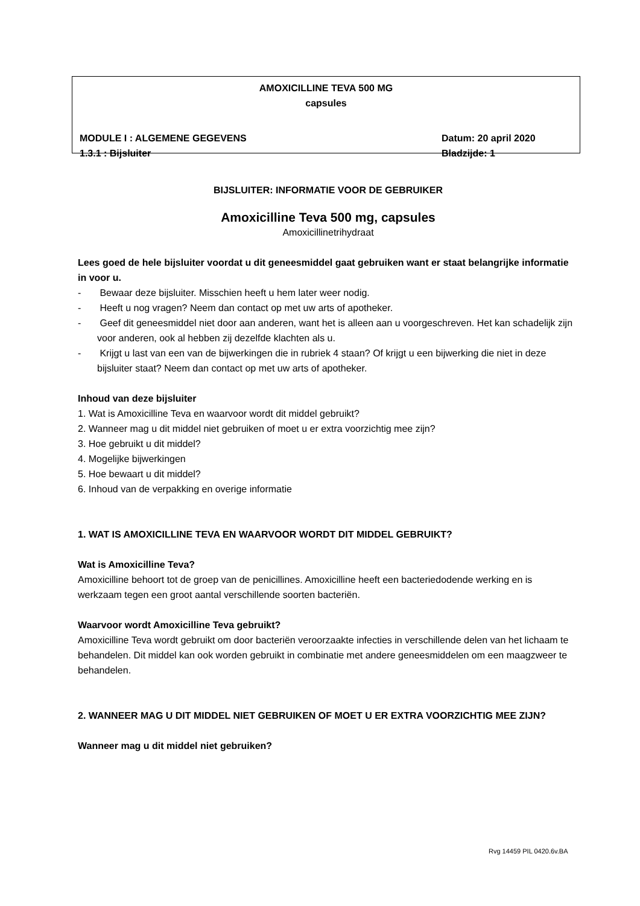AMOXICILLINE TEVA 500 MG
capsules
MODULE I : ALGEMENE GEGEVENS Datum: 20 april 2020
1.3.1 : Bijsluiter Bladzijde: 1
BIJSLUITER: INFORMATIE VOOR DE GEBRUIKER
Amoxicilline Teva 500 mg, capsules
Amoxicillinetrihydraat
Lees goed de hele bijsluiter voordat u dit geneesmiddel gaat gebruiken want er staat belangrijke informatie in voor u.
- Bewaar deze bijsluiter. Misschien heeft u hem later weer nodig.
- Heeft u nog vragen? Neem dan contact op met uw arts of apotheker.
- Geef dit geneesmiddel niet door aan anderen, want het is alleen aan u voorgeschreven. Het kan schadelijk zijn voor anderen, ook al hebben zij dezelfde klachten als u.
- Krijgt u last van een van de bijwerkingen die in rubriek 4 staan? Of krijgt u een bijwerking die niet in deze bijsluiter staat? Neem dan contact op met uw arts of apotheker.
Inhoud van deze bijsluiter
1. Wat is Amoxicilline Teva en waarvoor wordt dit middel gebruikt?
2. Wanneer mag u dit middel niet gebruiken of moet u er extra voorzichtig mee zijn?
3. Hoe gebruikt u dit middel?
4. Mogelijke bijwerkingen
5. Hoe bewaart u dit middel?
6. Inhoud van de verpakking en overige informatie
1. WAT IS AMOXICILLINE TEVA EN WAARVOOR WORDT DIT MIDDEL GEBRUIKT?
Wat is Amoxicilline Teva?
Amoxicilline behoort tot de groep van de penicillines. Amoxicilline heeft een bacteriedodende werking en is werkzaam tegen een groot aantal verschillende soorten bacteriën.
Waarvoor wordt Amoxicilline Teva gebruikt?
Amoxicilline Teva wordt gebruikt om door bacteriën veroorzaakte infecties in verschillende delen van het lichaam te behandelen. Dit middel kan ook worden gebruikt in combinatie met andere geneesmiddelen om een maagzweer te behandelen.
2. WANNEER MAG U DIT MIDDEL NIET GEBRUIKEN OF MOET U ER EXTRA VOORZICHTIG MEE ZIJN?
Wanneer mag u dit middel niet gebruiken?
Rvg 14459 PIL 0420.6v.BA